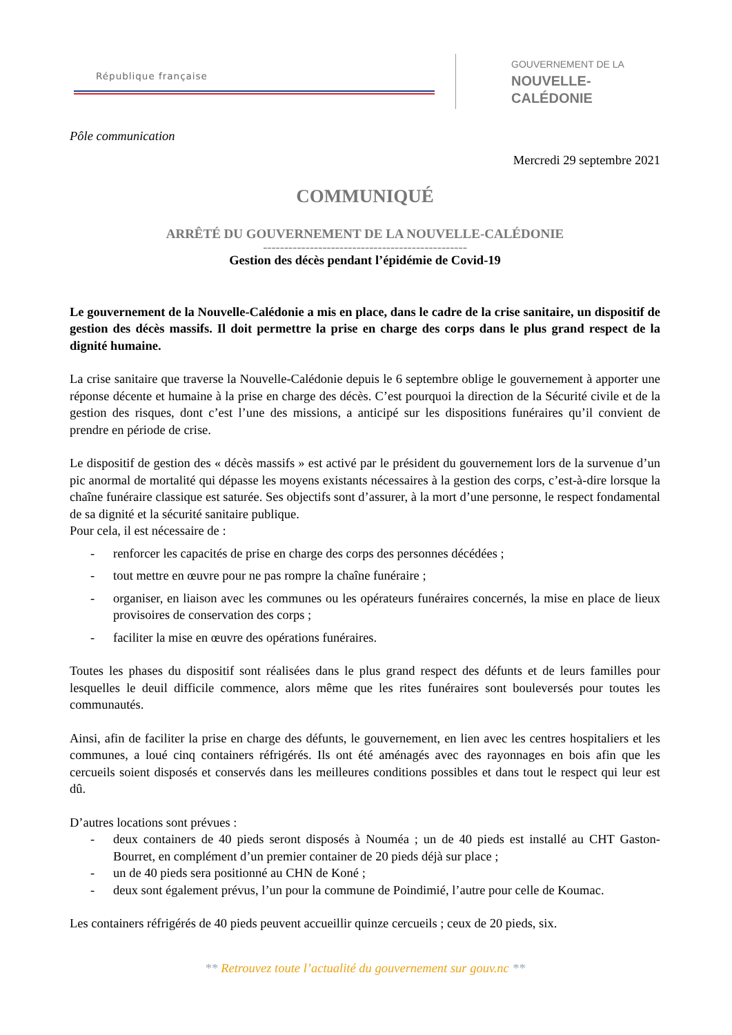République française
GOUVERNEMENT DE LA
NOUVELLE-CALÉDONIE
Pôle communication
Mercredi 29 septembre 2021
COMMUNIQUÉ
ARRÊTÉ DU GOUVERNEMENT DE LA NOUVELLE-CALÉDONIE
------------------------------------------------
Gestion des décès pendant l’épidémie de Covid-19
Le gouvernement de la Nouvelle-Calédonie a mis en place, dans le cadre de la crise sanitaire, un dispositif de gestion des décès massifs. Il doit permettre la prise en charge des corps dans le plus grand respect de la dignité humaine.
La crise sanitaire que traverse la Nouvelle-Calédonie depuis le 6 septembre oblige le gouvernement à apporter une réponse décente et humaine à la prise en charge des décès. C’est pourquoi la direction de la Sécurité civile et de la gestion des risques, dont c’est l’une des missions, a anticipé sur les dispositions funéraires qu’il convient de prendre en période de crise.
Le dispositif de gestion des « décès massifs » est activé par le président du gouvernement lors de la survenue d’un pic anormal de mortalité qui dépasse les moyens existants nécessaires à la gestion des corps, c’est-à-dire lorsque la chaîne funéraire classique est saturée. Ses objectifs sont d’assurer, à la mort d’une personne, le respect fondamental de sa dignité et la sécurité sanitaire publique.
Pour cela, il est nécessaire de :
- renforcer les capacités de prise en charge des corps des personnes décédées ;
- tout mettre en œuvre pour ne pas rompre la chaîne funéraire ;
- organiser, en liaison avec les communes ou les opérateurs funéraires concernés, la mise en place de lieux provisoires de conservation des corps ;
- faciliter la mise en œuvre des opérations funéraires.
Toutes les phases du dispositif sont réalisées dans le plus grand respect des défunts et de leurs familles pour lesquelles le deuil difficile commence, alors même que les rites funéraires sont bouleversés pour toutes les communautés.
Ainsi, afin de faciliter la prise en charge des défunts, le gouvernement, en lien avec les centres hospitaliers et les communes, a loué cinq containers réfrigérés. Ils ont été aménagés avec des rayonnages en bois afin que les cercueils soient disposés et conservés dans les meilleures conditions possibles et dans tout le respect qui leur est dû.
D’autres locations sont prévues :
- deux containers de 40 pieds seront disposés à Nouméa ; un de 40 pieds est installé au CHT Gaston-Bourret, en complément d’un premier container de 20 pieds déjà sur place ;
- un de 40 pieds sera positionné au CHN de Koné ;
- deux sont également prévus, l’un pour la commune de Poindimié, l’autre pour celle de Koumac.
Les containers réfrigérés de 40 pieds peuvent accueillir quinze cercueils ; ceux de 20 pieds, six.
** Retrouvez toute l’actualité du gouvernement sur gouv.nc **